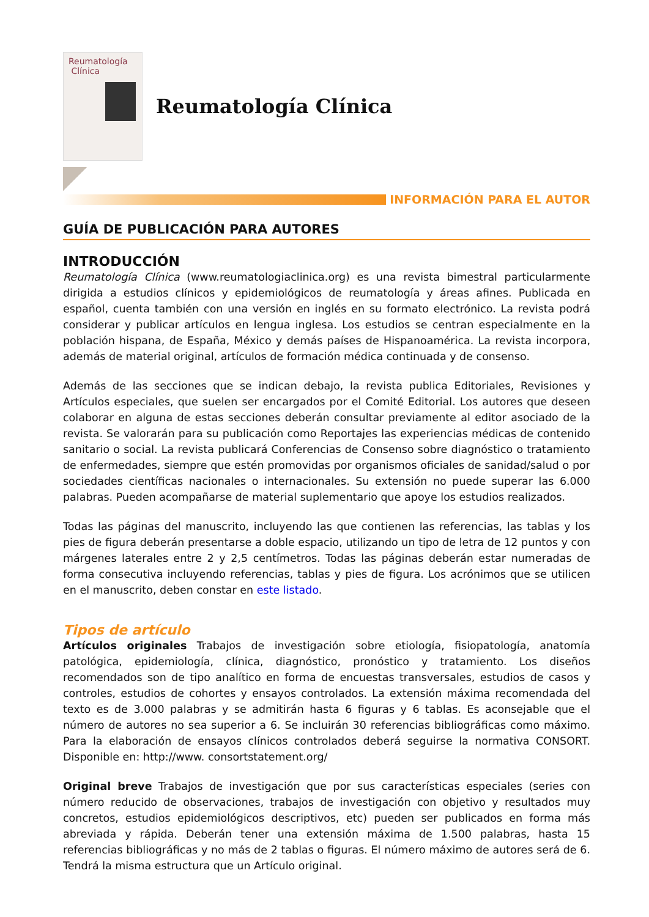Reumatología
Clínica
Reumatología Clínica
INFORMACIÓN PARA EL AUTOR
GUÍA DE PUBLICACIÓN PARA AUTORES
INTRODUCCIÓN
Reumatología Clínica (www.reumatologiaclinica.org) es una revista bimestral particularmente dirigida a estudios clínicos y epidemiológicos de reumatología y áreas afines. Publicada en español, cuenta también con una versión en inglés en su formato electrónico. La revista podrá considerar y publicar artículos en lengua inglesa. Los estudios se centran especialmente en la población hispana, de España, México y demás países de Hispanoamérica. La revista incorpora, además de material original, artículos de formación médica continuada y de consenso.
Además de las secciones que se indican debajo, la revista publica Editoriales, Revisiones y Artículos especiales, que suelen ser encargados por el Comité Editorial. Los autores que deseen colaborar en alguna de estas secciones deberán consultar previamente al editor asociado de la revista. Se valorarán para su publicación como Reportajes las experiencias médicas de contenido sanitario o social. La revista publicará Conferencias de Consenso sobre diagnóstico o tratamiento de enfermedades, siempre que estén promovidas por organismos oficiales de sanidad/salud o por sociedades científicas nacionales o internacionales. Su extensión no puede superar las 6.000 palabras. Pueden acompañarse de material suplementario que apoye los estudios realizados.
Todas las páginas del manuscrito, incluyendo las que contienen las referencias, las tablas y los pies de figura deberán presentarse a doble espacio, utilizando un tipo de letra de 12 puntos y con márgenes laterales entre 2 y 2,5 centímetros. Todas las páginas deberán estar numeradas de forma consecutiva incluyendo referencias, tablas y pies de figura. Los acrónimos que se utilicen en el manuscrito, deben constar en este listado.
Tipos de artículo
Artículos originales Trabajos de investigación sobre etiología, fisiopatología, anatomía patológica, epidemiología, clínica, diagnóstico, pronóstico y tratamiento. Los diseños recomendados son de tipo analítico en forma de encuestas transversales, estudios de casos y controles, estudios de cohortes y ensayos controlados. La extensión máxima recomendada del texto es de 3.000 palabras y se admitirán hasta 6 figuras y 6 tablas. Es aconsejable que el número de autores no sea superior a 6. Se incluirán 30 referencias bibliográficas como máximo. Para la elaboración de ensayos clínicos controlados deberá seguirse la normativa CONSORT. Disponible en: http://www. consortstatement.org/
Original breve Trabajos de investigación que por sus características especiales (series con número reducido de observaciones, trabajos de investigación con objetivo y resultados muy concretos, estudios epidemiológicos descriptivos, etc) pueden ser publicados en forma más abreviada y rápida. Deberán tener una extensión máxima de 1.500 palabras, hasta 15 referencias bibliográficas y no más de 2 tablas o figuras. El número máximo de autores será de 6. Tendrá la misma estructura que un Artículo original.